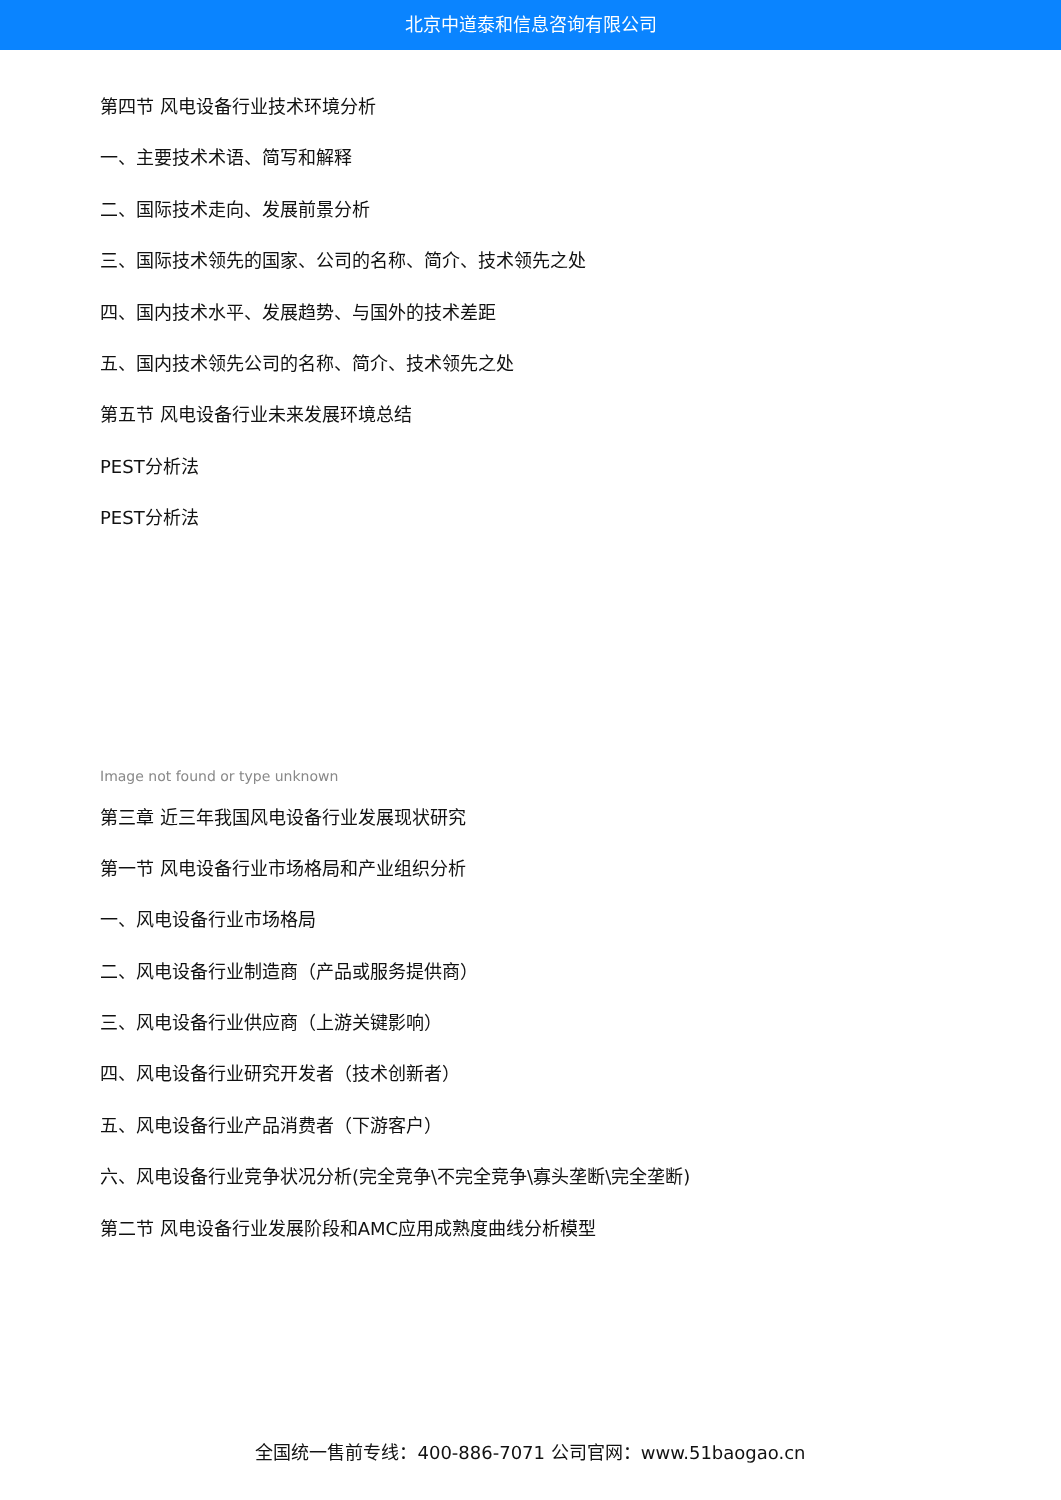北京中道泰和信息咨询有限公司
第四节 风电设备行业技术环境分析
一、主要技术术语、简写和解释
二、国际技术走向、发展前景分析
三、国际技术领先的国家、公司的名称、简介、技术领先之处
四、国内技术水平、发展趋势、与国外的技术差距
五、国内技术领先公司的名称、简介、技术领先之处
第五节 风电设备行业未来发展环境总结
PEST分析法
PEST分析法
Image not found or type unknown
第三章 近三年我国风电设备行业发展现状研究
第一节 风电设备行业市场格局和产业组织分析
一、风电设备行业市场格局
二、风电设备行业制造商（产品或服务提供商）
三、风电设备行业供应商（上游关键影响）
四、风电设备行业研究开发者（技术创新者）
五、风电设备行业产品消费者（下游客户）
六、风电设备行业竞争状况分析(完全竞争\不完全竞争\寡头垄断\完全垄断)
第二节 风电设备行业发展阶段和AMC应用成熟度曲线分析模型
全国统一售前专线：400-886-7071 公司官网：www.51baogao.cn